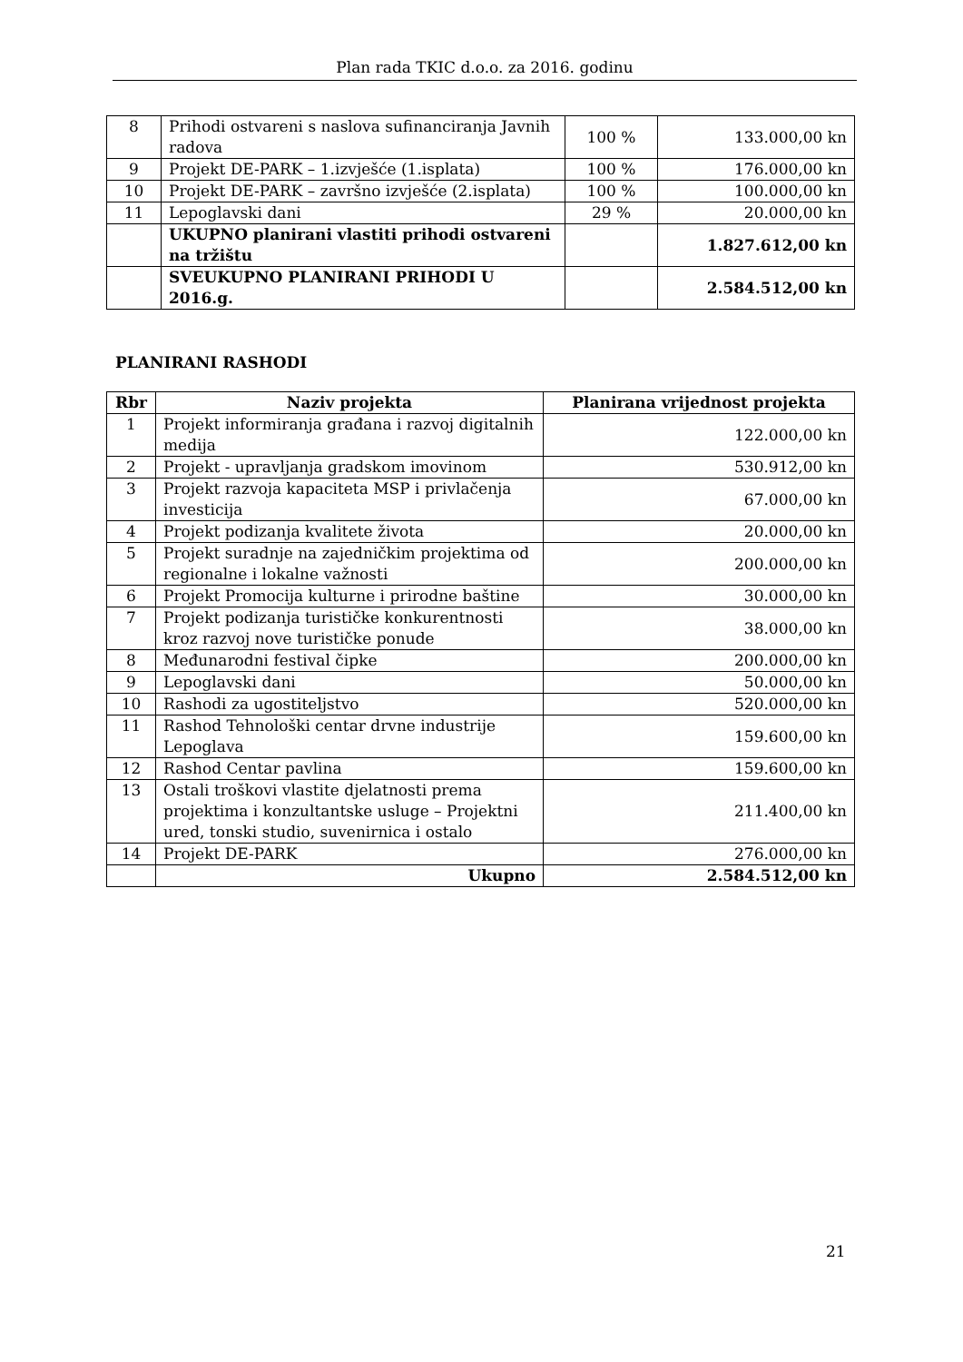Plan rada TKIC d.o.o. za 2016. godinu
| 8 | Prihodi ostvareni s naslova sufinanciranja Javnih radova | 100 % | 133.000,00 kn |
| 9 | Projekt DE-PARK – 1.izvješće (1.isplata) | 100 % | 176.000,00 kn |
| 10 | Projekt DE-PARK – završno izvješće (2.isplata) | 100 % | 100.000,00 kn |
| 11 | Lepoglavski dani | 29 % | 20.000,00 kn |
| | UKUPNO planirani vlastiti prihodi ostvareni na tržištu | | 1.827.612,00 kn |
| | SVEUKUPNO PLANIRANI PRIHODI U 2016.g. | | 2.584.512,00 kn |
PLANIRANI RASHODI
| Rbr | Naziv projekta | Planirana vrijednost projekta |
| --- | --- | --- |
| 1 | Projekt informiranja građana i razvoj digitalnih medija | 122.000,00 kn |
| 2 | Projekt - upravljanja gradskom imovinom | 530.912,00 kn |
| 3 | Projekt razvoja kapaciteta MSP i privlačenja investicija | 67.000,00 kn |
| 4 | Projekt podizanja kvalitete života | 20.000,00 kn |
| 5 | Projekt suradnje na zajedničkim projektima od regionalne i lokalne važnosti | 200.000,00 kn |
| 6 | Projekt Promocija kulturne i prirodne baštine | 30.000,00 kn |
| 7 | Projekt podizanja turističke konkurentnosti kroz razvoj nove turističke ponude | 38.000,00 kn |
| 8 | Međunarodni festival čipke | 200.000,00 kn |
| 9 | Lepoglavski dani | 50.000,00 kn |
| 10 | Rashodi za ugostiteljstvo | 520.000,00 kn |
| 11 | Rashod Tehnološki centar drvne industrije Lepoglava | 159.600,00 kn |
| 12 | Rashod Centar pavlina | 159.600,00 kn |
| 13 | Ostali troškovi vlastite djelatnosti prema projektima i konzultantske usluge – Projektni ured, tonski studio, suvenirnica i ostalo | 211.400,00 kn |
| 14 | Projekt DE-PARK | 276.000,00 kn |
| | Ukupno | 2.584.512,00 kn |
21